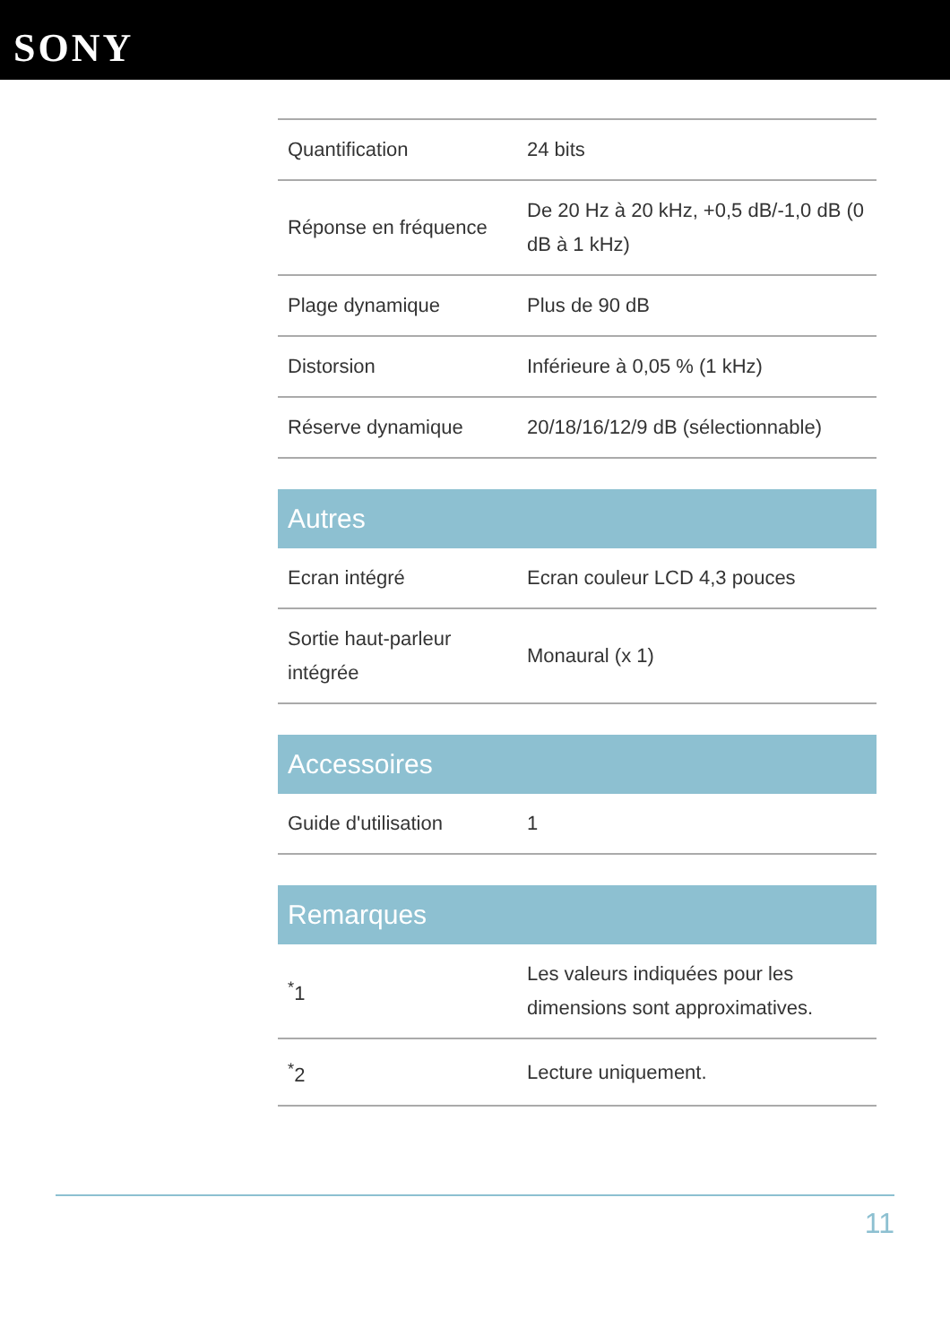SONY
| Quantification | 24 bits |
| Réponse en fréquence | De 20 Hz à 20 kHz, +0,5 dB/-1,0 dB (0 dB à 1 kHz) |
| Plage dynamique | Plus de 90 dB |
| Distorsion | Inférieure à 0,05 % (1 kHz) |
| Réserve dynamique | 20/18/16/12/9 dB (sélectionnable) |
Autres
| Ecran intégré | Ecran couleur LCD 4,3 pouces |
| Sortie haut-parleur intégrée | Monaural (x 1) |
Accessoires
| Guide d'utilisation | 1 |
Remarques
| <sup>*</sup> 1 | Les valeurs indiquées pour les dimensions sont approximatives. |
| <sup>*</sup> 2 | Lecture uniquement. |
11